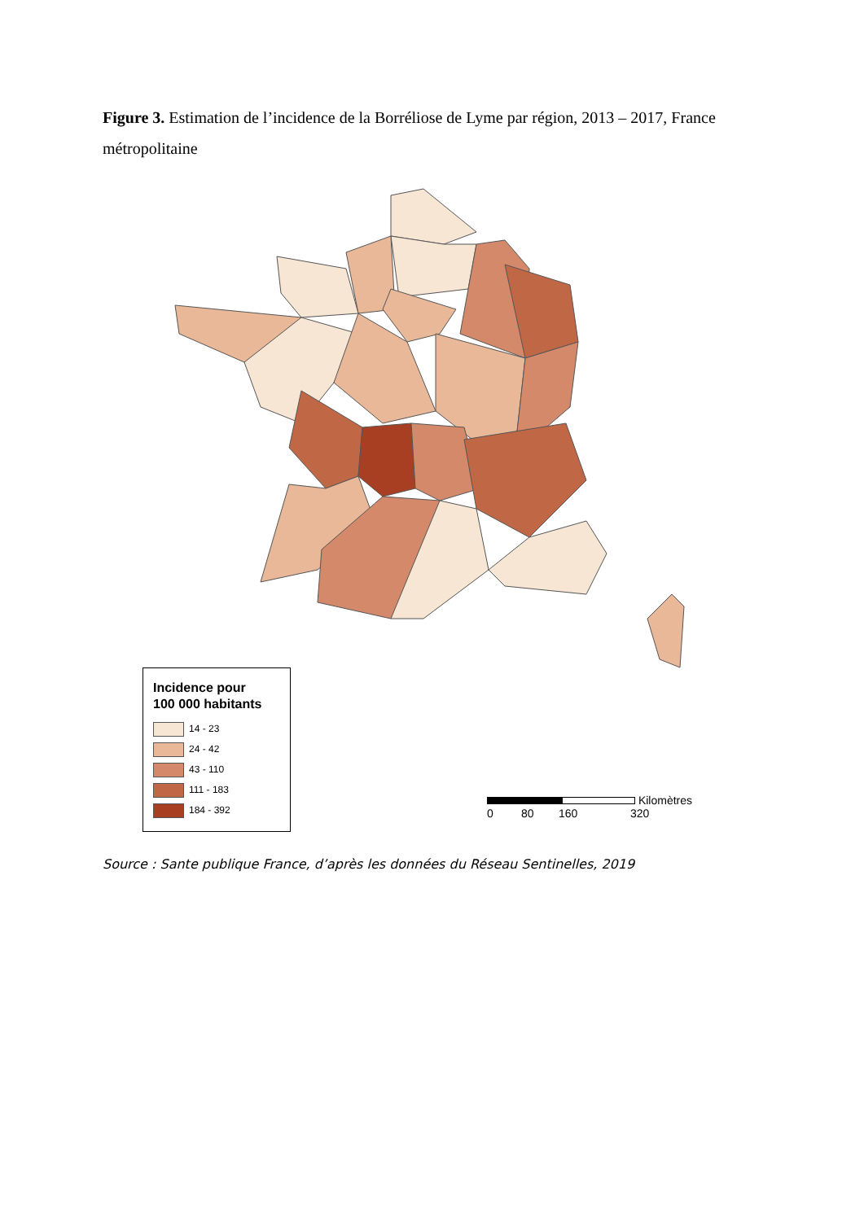Figure 3. Estimation de l’incidence de la Borréliose de Lyme par région, 2013 – 2017, France métropolitaine
Incidence pour
100 000 habitants
14 - 23
24 - 42
43 - 110
111 - 183
184 - 392
Kilomètres
0 80 160 320
Source : Sante publique France, d’après les données du Réseau Sentinelles, 2019